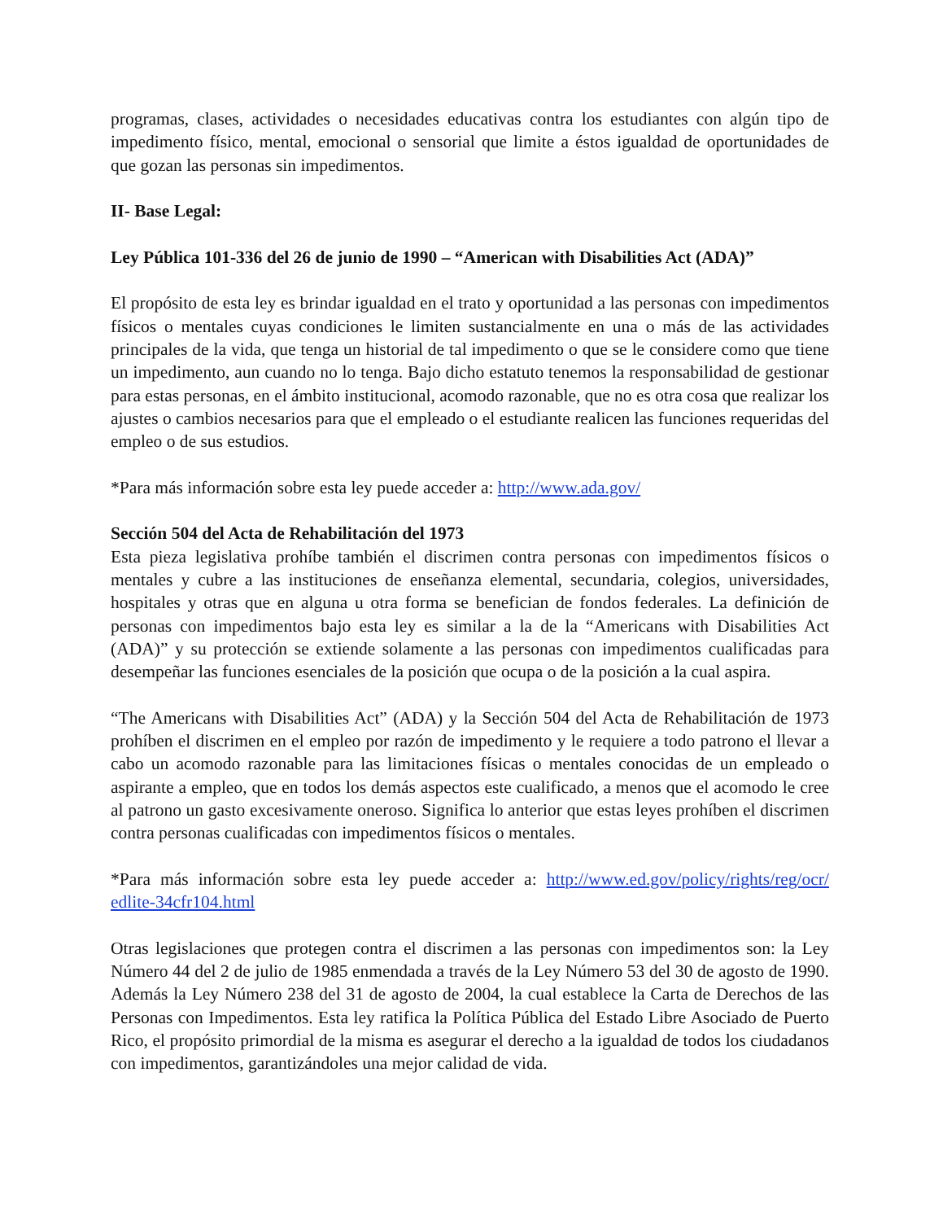programas, clases, actividades o necesidades educativas contra los estudiantes con algún tipo de impedimento físico, mental, emocional o sensorial que limite a éstos igualdad de oportunidades de que gozan las personas sin impedimentos.
II- Base Legal:
Ley Pública 101-336 del 26 de junio de 1990 – “American with Disabilities Act (ADA)”
El propósito de esta ley es brindar igualdad en el trato y oportunidad a las personas con impedimentos físicos o mentales cuyas condiciones le limiten sustancialmente en una o más de las actividades principales de la vida, que tenga un historial de tal impedimento o que se le considere como que tiene un impedimento, aun cuando no lo tenga. Bajo dicho estatuto tenemos la responsabilidad de gestionar para estas personas, en el ámbito institucional, acomodo razonable, que no es otra cosa que realizar los ajustes o cambios necesarios para que el empleado o el estudiante realicen las funciones requeridas del empleo o de sus estudios.
*Para más información sobre esta ley puede acceder a: http://www.ada.gov/
Sección 504 del Acta de Rehabilitación del 1973
Esta pieza legislativa prohíbe también el discrimen contra personas con impedimentos físicos o mentales y cubre a las instituciones de enseñanza elemental, secundaria, colegios, universidades, hospitales y otras que en alguna u otra forma se benefician de fondos federales. La definición de personas con impedimentos bajo esta ley es similar a la de la “Americans with Disabilities Act (ADA)” y su protección se extiende solamente a las personas con impedimentos cualificadas para desempeñar las funciones esenciales de la posición que ocupa o de la posición a la cual aspira.
“The Americans with Disabilities Act” (ADA) y la Sección 504 del Acta de Rehabilitación de 1973 prohíben el discrimen en el empleo por razón de impedimento y le requiere a todo patrono el llevar a cabo un acomodo razonable para las limitaciones físicas o mentales conocidas de un empleado o aspirante a empleo, que en todos los demás aspectos este cualificado, a menos que el acomodo le cree al patrono un gasto excesivamente oneroso. Significa lo anterior que estas leyes prohíben el discrimen contra personas cualificadas con impedimentos físicos o mentales.
*Para más información sobre esta ley puede acceder a: http://www.ed.gov/policy/rights/reg/ocr/ edlite-34cfr104.html
Otras legislaciones que protegen contra el discrimen a las personas con impedimentos son: la Ley Número 44 del 2 de julio de 1985 enmendada a través de la Ley Número 53 del 30 de agosto de 1990. Además la Ley Número 238 del 31 de agosto de 2004, la cual establece la Carta de Derechos de las Personas con Impedimentos. Esta ley ratifica la Política Pública del Estado Libre Asociado de Puerto Rico, el propósito primordial de la misma es asegurar el derecho a la igualdad de todos los ciudadanos con impedimentos, garantizándoles una mejor calidad de vida.